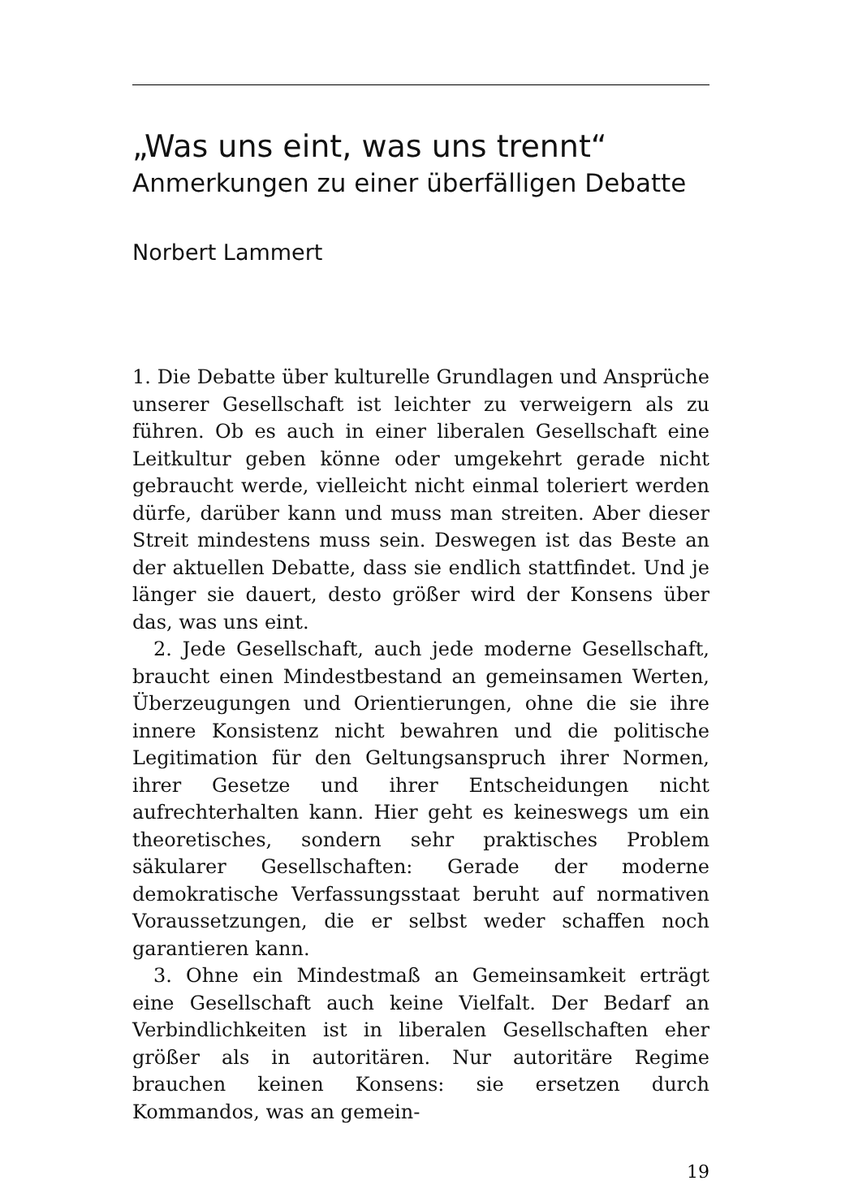„Was uns eint, was uns trennt“
Anmerkungen zu einer überfälligen Debatte
Norbert Lammert
1. Die Debatte über kulturelle Grundlagen und Ansprüche unserer Gesellschaft ist leichter zu verweigern als zu führen. Ob es auch in einer liberalen Gesellschaft eine Leitkultur geben könne oder umgekehrt gerade nicht gebraucht werde, vielleicht nicht einmal toleriert werden dürfe, darüber kann und muss man streiten. Aber dieser Streit mindestens muss sein. Deswegen ist das Beste an der aktuellen Debatte, dass sie endlich stattfindet. Und je länger sie dauert, desto größer wird der Konsens über das, was uns eint.
2. Jede Gesellschaft, auch jede moderne Gesellschaft, braucht einen Mindestbestand an gemeinsamen Werten, Überzeugungen und Orientierungen, ohne die sie ihre innere Konsistenz nicht bewahren und die politische Legitimation für den Geltungsanspruch ihrer Normen, ihrer Gesetze und ihrer Entscheidungen nicht aufrechterhalten kann. Hier geht es keineswegs um ein theoretisches, sondern sehr praktisches Problem säkularer Gesellschaften: Gerade der moderne demokratische Verfassungsstaat beruht auf normativen Voraussetzungen, die er selbst weder schaffen noch garantieren kann.
3. Ohne ein Mindestmaß an Gemeinsamkeit erträgt eine Gesellschaft auch keine Vielfalt. Der Bedarf an Verbindlichkeiten ist in liberalen Gesellschaften eher größer als in autoritären. Nur autoritäre Regime brauchen keinen Konsens: sie ersetzen durch Kommandos, was an gemein-
19